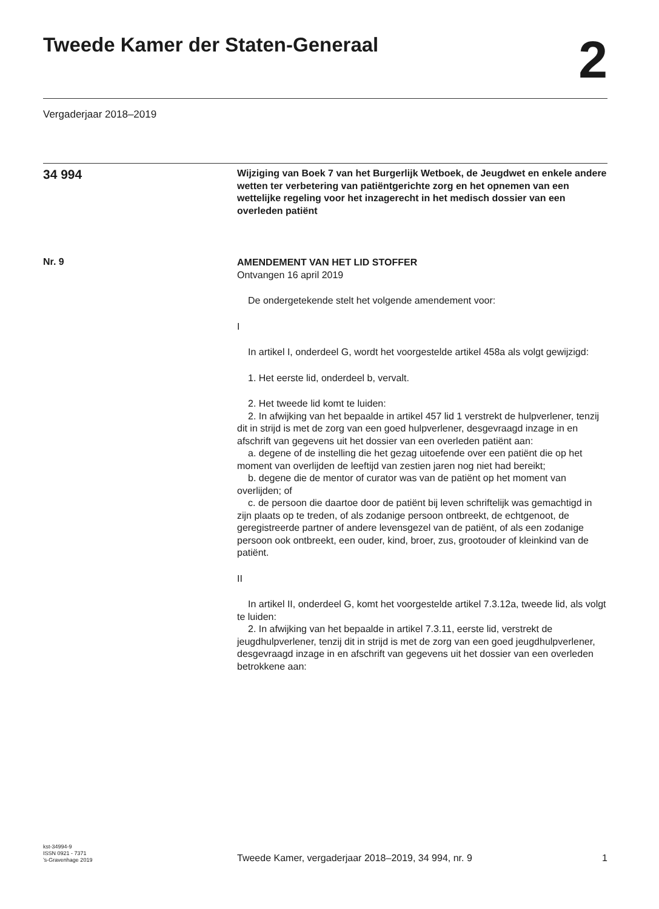Tweede Kamer der Staten-Generaal
2
Vergaderjaar 2018–2019
34 994
Wijziging van Boek 7 van het Burgerlijk Wetboek, de Jeugdwet en enkele andere wetten ter verbetering van patiëntgerichte zorg en het opnemen van een wettelijke regeling voor het inzagerecht in het medisch dossier van een overleden patiënt
Nr. 9
AMENDEMENT VAN HET LID STOFFER
Ontvangen 16 april 2019
De ondergetekende stelt het volgende amendement voor:
I
In artikel I, onderdeel G, wordt het voorgestelde artikel 458a als volgt gewijzigd:
1. Het eerste lid, onderdeel b, vervalt.
2. Het tweede lid komt te luiden:
2. In afwijking van het bepaalde in artikel 457 lid 1 verstrekt de hulpverlener, tenzij dit in strijd is met de zorg van een goed hulpverlener, desgevraagd inzage in en afschrift van gegevens uit het dossier van een overleden patiënt aan:
a. degene of de instelling die het gezag uitoefende over een patiënt die op het moment van overlijden de leeftijd van zestien jaren nog niet had bereikt;
b. degene die de mentor of curator was van de patiënt op het moment van overlijden; of
c. de persoon die daartoe door de patiënt bij leven schriftelijk was gemachtigd in zijn plaats op te treden, of als zodanige persoon ontbreekt, de echtgenoot, de geregistreerde partner of andere levensgezel van de patiënt, of als een zodanige persoon ook ontbreekt, een ouder, kind, broer, zus, grootouder of kleinkind van de patiënt.
II
In artikel II, onderdeel G, komt het voorgestelde artikel 7.3.12a, tweede lid, als volgt te luiden:
2. In afwijking van het bepaalde in artikel 7.3.11, eerste lid, verstrekt de jeugdhulpverlener, tenzij dit in strijd is met de zorg van een goed jeugdhulpverlener, desgevraagd inzage in en afschrift van gegevens uit het dossier van een overleden betrokkene aan:
kst-34994-9
ISSN 0921 - 7371
’s-Gravenhage 2019
Tweede Kamer, vergaderjaar 2018–2019, 34 994, nr. 9
1